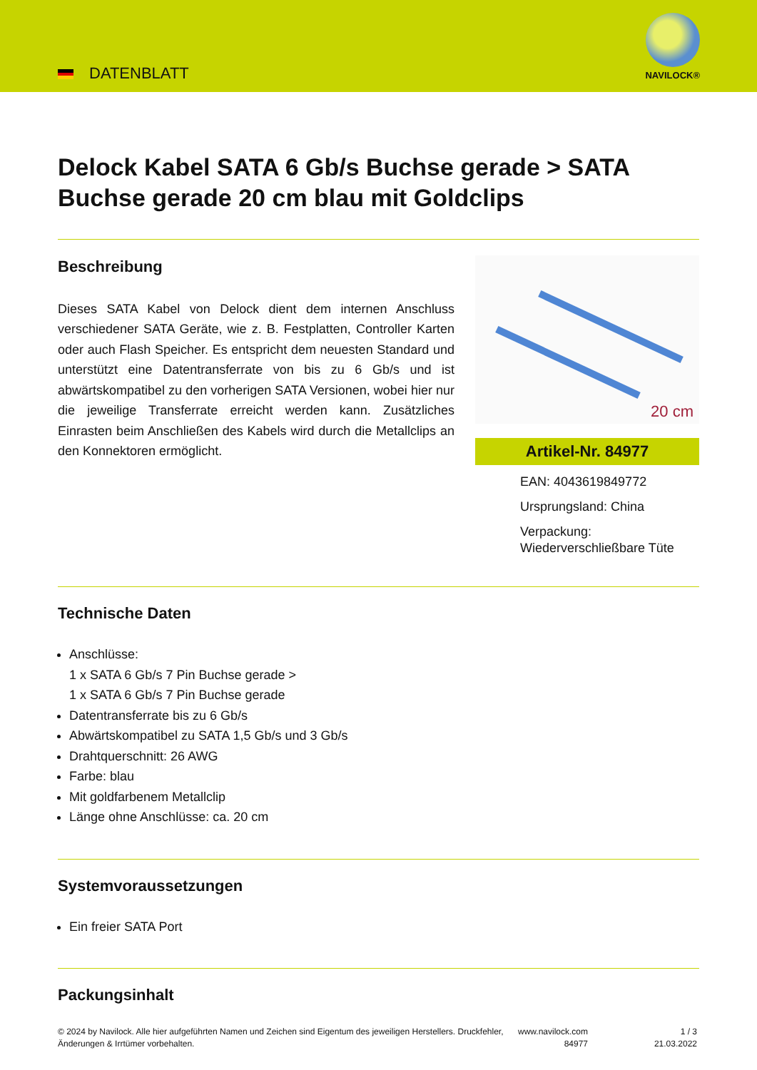DATENBLATT
NAVILOCK®
Delock Kabel SATA 6 Gb/s Buchse gerade > SATA Buchse gerade 20 cm blau mit Goldclips
Beschreibung
Dieses SATA Kabel von Delock dient dem internen Anschluss verschiedener SATA Geräte, wie z. B. Festplatten, Controller Karten oder auch Flash Speicher. Es entspricht dem neuesten Standard und unterstützt eine Datentransferrate von bis zu 6 Gb/s und ist abwärtskompatibel zu den vorherigen SATA Versionen, wobei hier nur die jeweilige Transferrate erreicht werden kann. Zusätzliches Einrasten beim Anschließen des Kabels wird durch die Metallclips an den Konnektoren ermöglicht.
20 cm
Artikel-Nr. 84977
EAN: 4043619849772
Ursprungsland: China
Verpackung: Wiederverschließbare Tüte
Technische Daten
Anschlüsse:
1 x SATA 6 Gb/s 7 Pin Buchse gerade >
1 x SATA 6 Gb/s 7 Pin Buchse gerade
Datentransferrate bis zu 6 Gb/s
Abwärtskompatibel zu SATA 1,5 Gb/s und 3 Gb/s
Drahtquerschnitt: 26 AWG
Farbe: blau
Mit goldfarbenem Metallclip
Länge ohne Anschlüsse: ca. 20 cm
Systemvoraussetzungen
Ein freier SATA Port
Packungsinhalt
© 2024 by Navilock. Alle hier aufgeführten Namen und Zeichen sind Eigentum des jeweiligen Herstellers. Druckfehler, Änderungen & Irrtümer vorbehalten.
www.navilock.com
84977
1 / 3
21.03.2022